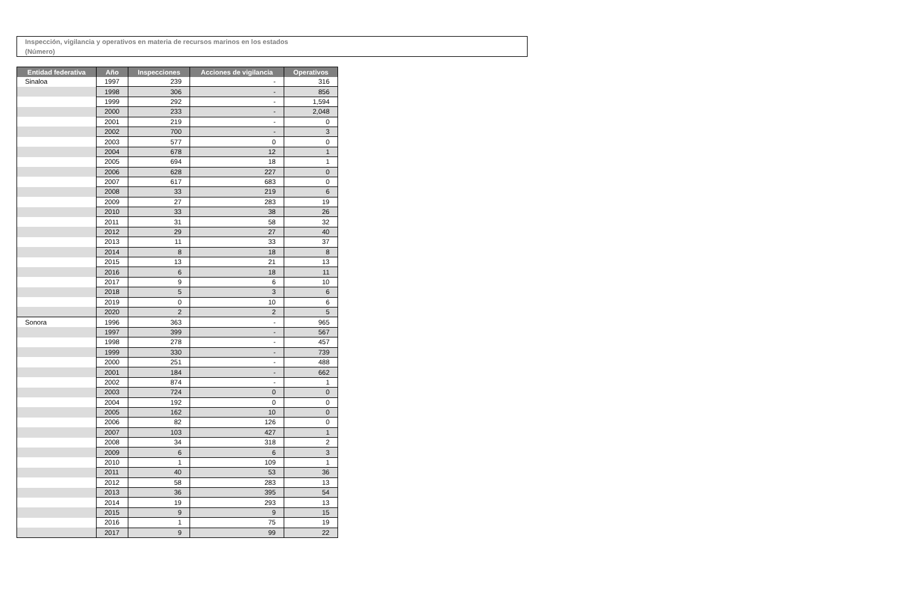Inspección, vigilancia y operativos en materia de recursos marinos en los estados
(Número)
| Entidad federativa | Año | Inspecciones | Acciones de vigilancia | Operativos |
| --- | --- | --- | --- | --- |
| Sinaloa | 1997 | 239 | - | 316 |
| | 1998 | 306 | - | 856 |
| | 1999 | 292 | - | 1,594 |
| | 2000 | 233 | - | 2,048 |
| | 2001 | 219 | - | 0 |
| | 2002 | 700 | - | 3 |
| | 2003 | 577 | 0 | 0 |
| | 2004 | 678 | 12 | 1 |
| | 2005 | 694 | 18 | 1 |
| | 2006 | 628 | 227 | 0 |
| | 2007 | 617 | 683 | 0 |
| | 2008 | 33 | 219 | 6 |
| | 2009 | 27 | 283 | 19 |
| | 2010 | 33 | 38 | 26 |
| | 2011 | 31 | 58 | 32 |
| | 2012 | 29 | 27 | 40 |
| | 2013 | 11 | 33 | 37 |
| | 2014 | 8 | 18 | 8 |
| | 2015 | 13 | 21 | 13 |
| | 2016 | 6 | 18 | 11 |
| | 2017 | 9 | 6 | 10 |
| | 2018 | 5 | 3 | 6 |
| | 2019 | 0 | 10 | 6 |
| | 2020 | 2 | 2 | 5 |
| Sonora | 1996 | 363 | - | 965 |
| | 1997 | 399 | - | 567 |
| | 1998 | 278 | - | 457 |
| | 1999 | 330 | - | 739 |
| | 2000 | 251 | - | 488 |
| | 2001 | 184 | - | 662 |
| | 2002 | 874 | - | 1 |
| | 2003 | 724 | 0 | 0 |
| | 2004 | 192 | 0 | 0 |
| | 2005 | 162 | 10 | 0 |
| | 2006 | 82 | 126 | 0 |
| | 2007 | 103 | 427 | 1 |
| | 2008 | 34 | 318 | 2 |
| | 2009 | 6 | 6 | 3 |
| | 2010 | 1 | 109 | 1 |
| | 2011 | 40 | 53 | 36 |
| | 2012 | 58 | 283 | 13 |
| | 2013 | 36 | 395 | 54 |
| | 2014 | 19 | 293 | 13 |
| | 2015 | 9 | 9 | 15 |
| | 2016 | 1 | 75 | 19 |
| | 2017 | 9 | 99 | 22 |